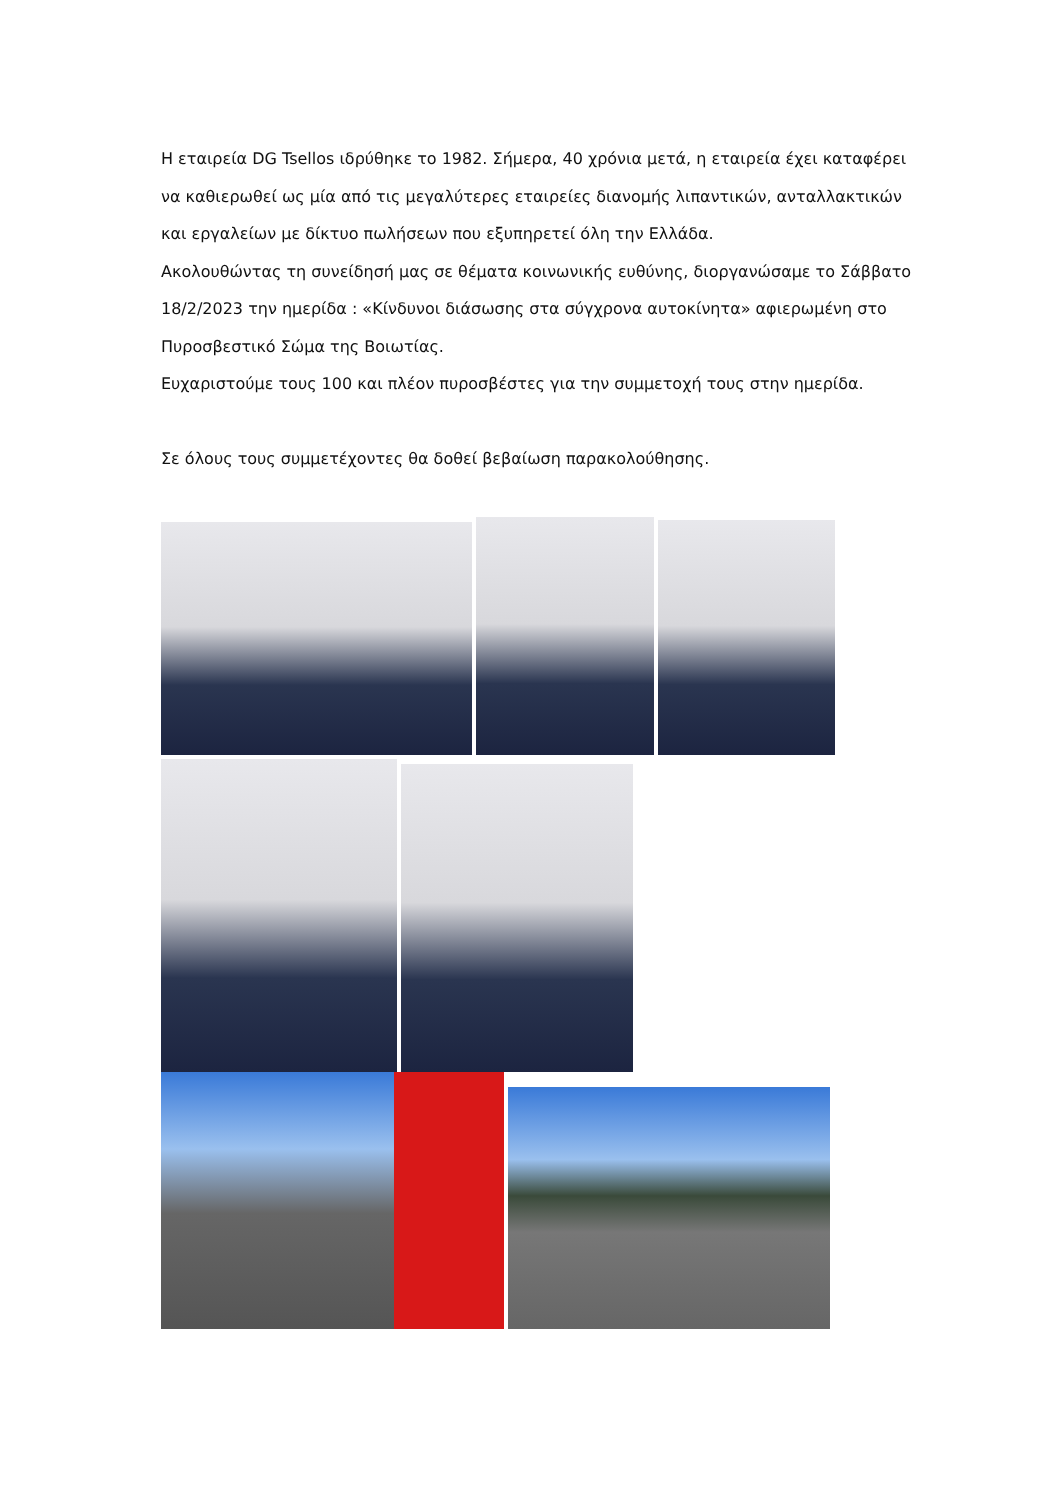Η εταιρεία DG Tsellos ιδρύθηκε το 1982. Σήμερα, 40 χρόνια μετά, η εταιρεία έχει καταφέρει να καθιερωθεί ως μία από τις μεγαλύτερες εταιρείες διανομής λιπαντικών, ανταλλακτικών και εργαλείων με δίκτυο πωλήσεων που εξυπηρετεί όλη την Ελλάδα.
Ακολουθώντας τη συνείδησή μας σε θέματα κοινωνικής ευθύνης, διοργανώσαμε το Σάββατο 18/2/2023 την ημερίδα : «Κίνδυνοι διάσωσης στα σύγχρονα αυτοκίνητα» αφιερωμένη στο Πυροσβεστικό Σώμα της Βοιωτίας.
Ευχαριστούμε τους 100 και πλέον πυροσβέστες για την συμμετοχή τους στην ημερίδα.
Σε όλους τους συμμετέχοντες θα δοθεί βεβαίωση παρακολούθησης.